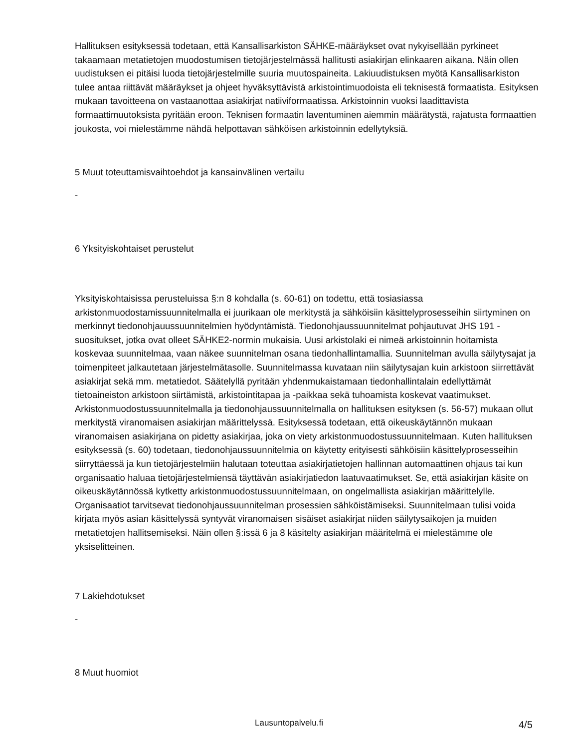Hallituksen esityksessä todetaan, että Kansallisarkiston SÄHKE-määräykset ovat nykyisellään pyrkineet takaamaan metatietojen muodostumisen tietojärjestelmässä hallitusti asiakirjan elinkaaren aikana. Näin ollen uudistuksen ei pitäisi luoda tietojärjestelmille suuria muutospaineita. Lakiuudistuksen myötä Kansallisarkiston tulee antaa riittävät määräykset ja ohjeet hyväksyttävistä arkistointimuodoista eli teknisestä formaatista. Esityksen mukaan tavoitteena on vastaanottaa asiakirjat natiiviformaatissa. Arkistoinnin vuoksi laadittavista formaattimuutoksista pyritään eroon. Teknisen formaatin laventuminen aiemmin määrätystä, rajatusta formaattien joukosta, voi mielestämme nähdä helpottavan sähköisen arkistoinnin edellytyksiä.
5 Muut toteuttamisvaihtoehdot ja kansainvälinen vertailu
-
6 Yksityiskohtaiset perustelut
Yksityiskohtaisissa perusteluissa §:n 8 kohdalla (s. 60-61) on todettu, että tosiasiassa arkistonmuodostamissuunnitelmalla ei juurikaan ole merkitystä ja sähköisiin käsittelyprosesseihin siirtyminen on merkinnyt tiedonohjauussuunnitelmien hyödyntämistä. Tiedonohjaussuunnitelmat pohjautuvat JHS 191 -suositukset, jotka ovat olleet SÄHKE2-normin mukaisia. Uusi arkistolaki ei nimeä arkistoinnin hoitamista koskevaa suunnitelmaa, vaan näkee suunnitelman osana tiedonhallintamallia. Suunnitelman avulla säilytysajat ja toimenpiteet jalkautetaan järjestelmätasolle. Suunnitelmassa kuvataan niin säilytysajan kuin arkistoon siirrettävät asiakirjat sekä mm. metatiedot. Säätelyllä pyritään yhdenmukaistamaan tiedonhallintalain edellyttämät tietoaineiston arkistoon siirtämistä, arkistointitapaa ja -paikkaa sekä tuhoamista koskevat vaatimukset. Arkistonmuodostussuunnitelmalla ja tiedonohjaussuunnitelmalla on hallituksen esityksen (s. 56-57) mukaan ollut merkitystä viranomaisen asiakirjan määrittelyssä. Esityksessä todetaan, että oikeuskäytännön mukaan viranomaisen asiakirjana on pidetty asiakirjaa, joka on viety arkistonmuodostussuunnitelmaan. Kuten hallituksen esityksessä (s. 60) todetaan, tiedonohjaussuunnitelmia on käytetty erityisesti sähköisiin käsittelyprosesseihin siirryttäessä ja kun tietojärjestelmiin halutaan toteuttaa asiakirjatietojen hallinnan automaattinen ohjaus tai kun organisaatio haluaa tietojärjestelmiensä täyttävän asiakirjatiedon laatuvaatimukset. Se, että asiakirjan käsite on oikeuskäytännössä kytketty arkistonmuodostussuunnitelmaan, on ongelmallista asiakirjan määrittelylle. Organisaatiot tarvitsevat tiedonohjaussuunnitelman prosessien sähköistämiseksi. Suunnitelmaan tulisi voida kirjata myös asian käsittelyssä syntyvät viranomaisen sisäiset asiakirjat niiden säilytysaikojen ja muiden metatietojen hallitsemiseksi. Näin ollen §:issä 6 ja 8 käsitelty asiakirjan määritelmä ei mielestämme ole yksiselitteinen.
7 Lakiehdotukset
-
8 Muut huomiot
Lausuntopalvelu.fi 4/5